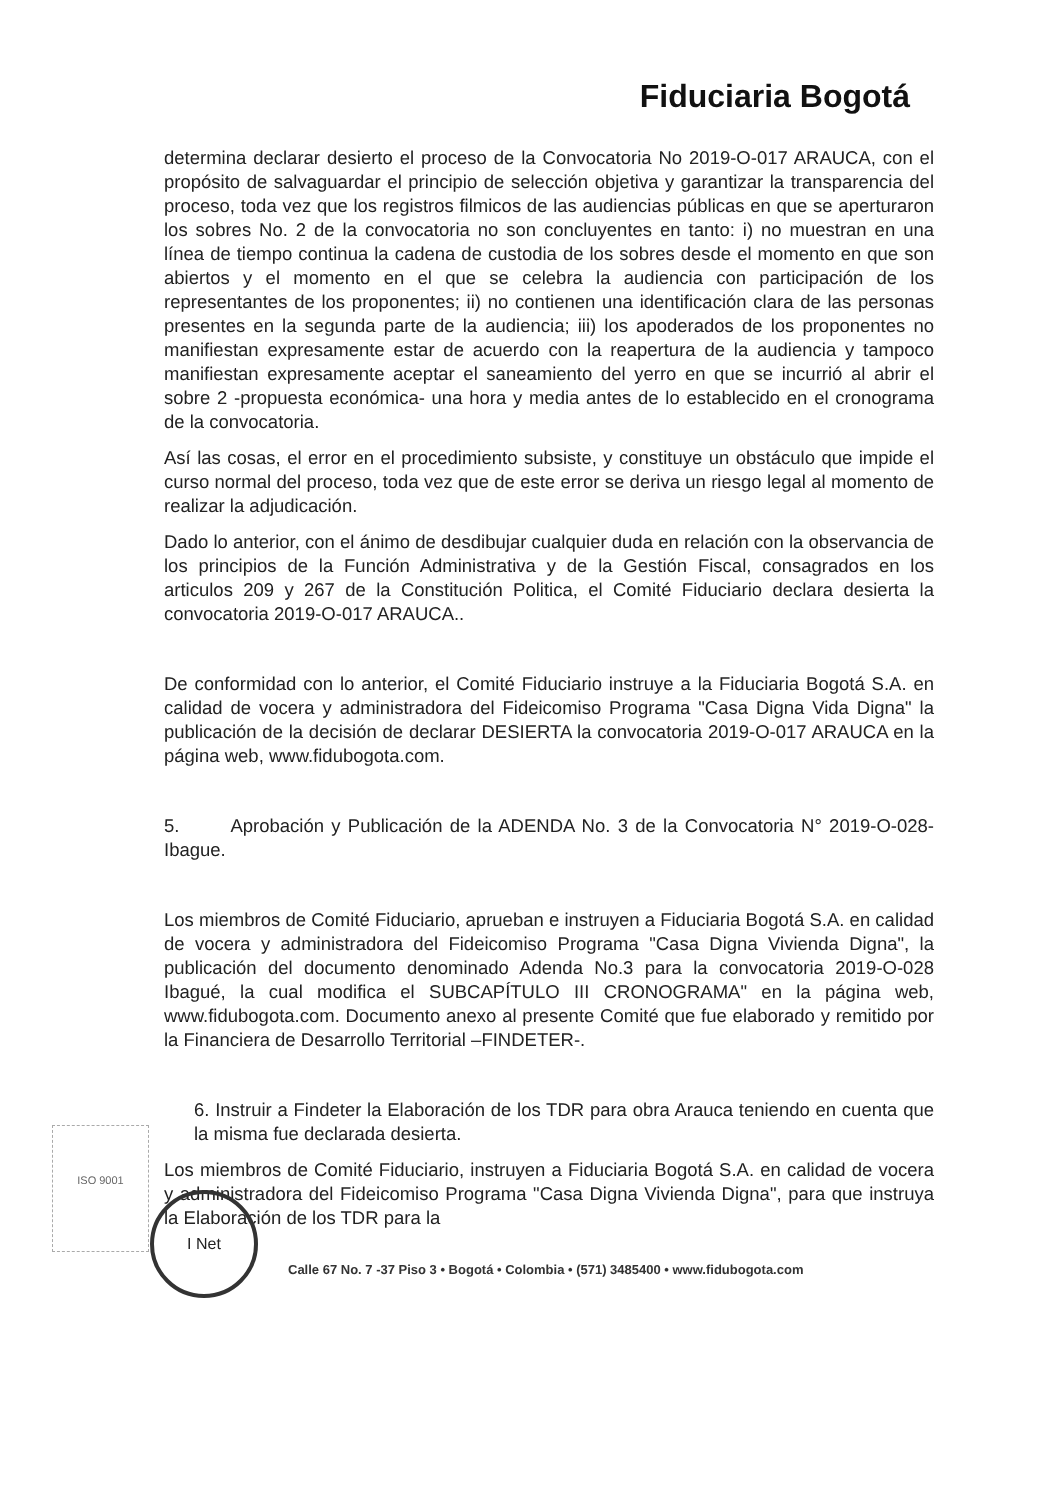Fiduciaria Bogotá
determina declarar desierto el proceso de la Convocatoria No 2019-O-017 ARAUCA, con el propósito de salvaguardar el principio de selección objetiva y garantizar la transparencia del proceso, toda vez que los registros filmicos de las audiencias públicas en que se aperturaron los sobres No. 2 de la convocatoria no son concluyentes en tanto: i) no muestran en una línea de tiempo continua la cadena de custodia de los sobres desde el momento en que son abiertos y el momento en el que se celebra la audiencia con participación de los representantes de los proponentes; ii) no contienen una identificación clara de las personas presentes en la segunda parte de la audiencia; iii) los apoderados de los proponentes no manifiestan expresamente estar de acuerdo con la reapertura de la audiencia y tampoco manifiestan expresamente aceptar el saneamiento del yerro en que se incurrió al abrir el sobre 2 -propuesta económica- una hora y media antes de lo establecido en el cronograma de la convocatoria.
Así las cosas, el error en el procedimiento subsiste, y constituye un obstáculo que impide el curso normal del proceso, toda vez que de este error se deriva un riesgo legal al momento de realizar la adjudicación.
Dado lo anterior, con el ánimo de desdibujar cualquier duda en relación con la observancia de los principios de la Función Administrativa y de la Gestión Fiscal, consagrados en los articulos 209 y 267 de la Constitución Politica, el Comité Fiduciario declara desierta la convocatoria 2019-O-017 ARAUCA..
De conformidad con lo anterior, el Comité Fiduciario instruye a la Fiduciaria Bogotá S.A. en calidad de vocera y administradora del Fideicomiso Programa "Casa Digna Vida Digna" la publicación de la decisión de declarar DESIERTA la convocatoria 2019-O-017 ARAUCA en la página web, www.fidubogota.com.
5. Aprobación y Publicación de la ADENDA No. 3 de la Convocatoria N° 2019-O-028-Ibague.
Los miembros de Comité Fiduciario, aprueban e instruyen a Fiduciaria Bogotá S.A. en calidad de vocera y administradora del Fideicomiso Programa "Casa Digna Vivienda Digna", la publicación del documento denominado Adenda No.3 para la convocatoria 2019-O-028 Ibagué, la cual modifica el SUBCAPÍTULO III CRONOGRAMA" en la página web, www.fidubogota.com. Documento anexo al presente Comité que fue elaborado y remitido por la Financiera de Desarrollo Territorial –FINDETER-.
6. Instruir a Findeter la Elaboración de los TDR para obra Arauca teniendo en cuenta que la misma fue declarada desierta.
Los miembros de Comité Fiduciario, instruyen a Fiduciaria Bogotá S.A. en calidad de vocera y administradora del Fideicomiso Programa "Casa Digna Vivienda Digna", para que instruya la Elaboración de los TDR para la
ISO 9001
I Net
Calle 67 No. 7 -37 Piso 3 • Bogotá • Colombia • (571) 3485400 • www.fidubogota.com